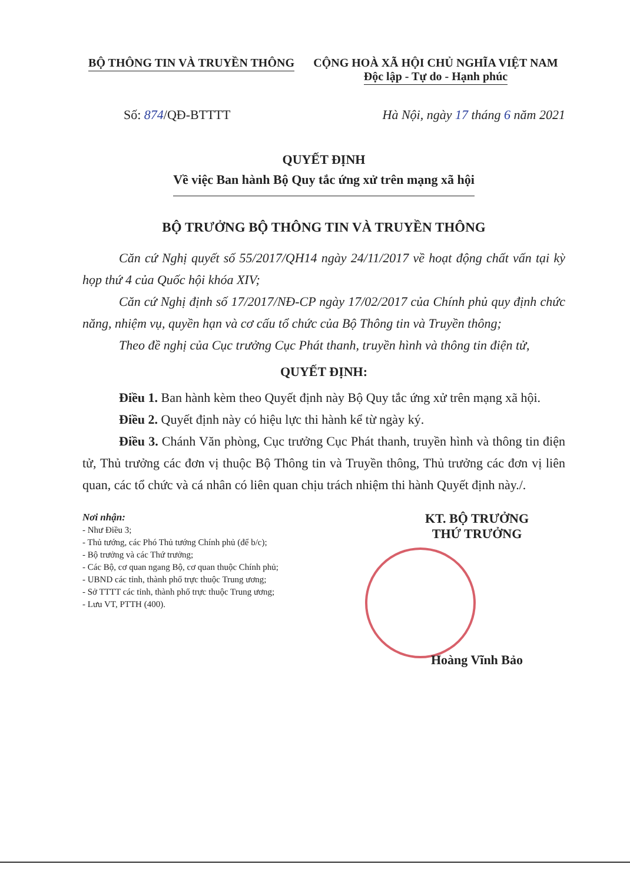BỘ THÔNG TIN VÀ TRUYỀN THÔNG CỘNG HOÀ XÃ HỘI CHỦ NGHĨA VIỆT NAM
Độc lập - Tự do - Hạnh phúc
Số: 874/QĐ-BTTTT Hà Nội, ngày 17 tháng 6 năm 2021
QUYẾT ĐỊNH
Về việc Ban hành Bộ Quy tắc ứng xử trên mạng xã hội
BỘ TRƯỞNG BỘ THÔNG TIN VÀ TRUYỀN THÔNG
Căn cứ Nghị quyết số 55/2017/QH14 ngày 24/11/2017 về hoạt động chất vấn tại kỳ họp thứ 4 của Quốc hội khóa XIV;
Căn cứ Nghị định số 17/2017/NĐ-CP ngày 17/02/2017 của Chính phủ quy định chức năng, nhiệm vụ, quyền hạn và cơ cấu tổ chức của Bộ Thông tin và Truyền thông;
Theo đề nghị của Cục trưởng Cục Phát thanh, truyền hình và thông tin điện tử,
QUYẾT ĐỊNH:
Điều 1. Ban hành kèm theo Quyết định này Bộ Quy tắc ứng xử trên mạng xã hội.
Điều 2. Quyết định này có hiệu lực thi hành kể từ ngày ký.
Điều 3. Chánh Văn phòng, Cục trưởng Cục Phát thanh, truyền hình và thông tin điện tử, Thủ trưởng các đơn vị thuộc Bộ Thông tin và Truyền thông, Thủ trưởng các đơn vị liên quan, các tổ chức và cá nhân có liên quan chịu trách nhiệm thi hành Quyết định này./.
Nơi nhận:
- Như Điều 3;
- Thủ tướng, các Phó Thủ tướng Chính phủ (để b/c);
- Bộ trưởng và các Thứ trưởng;
- Các Bộ, cơ quan ngang Bộ, cơ quan thuộc Chính phủ;
- UBND các tỉnh, thành phố trực thuộc Trung ương;
- Sở TTTT các tỉnh, thành phố trực thuộc Trung ương;
- Lưu VT, PTTH (400).
KT. BỘ TRƯỞNG
THỨ TRƯỞNG
Hoàng Vĩnh Bảo